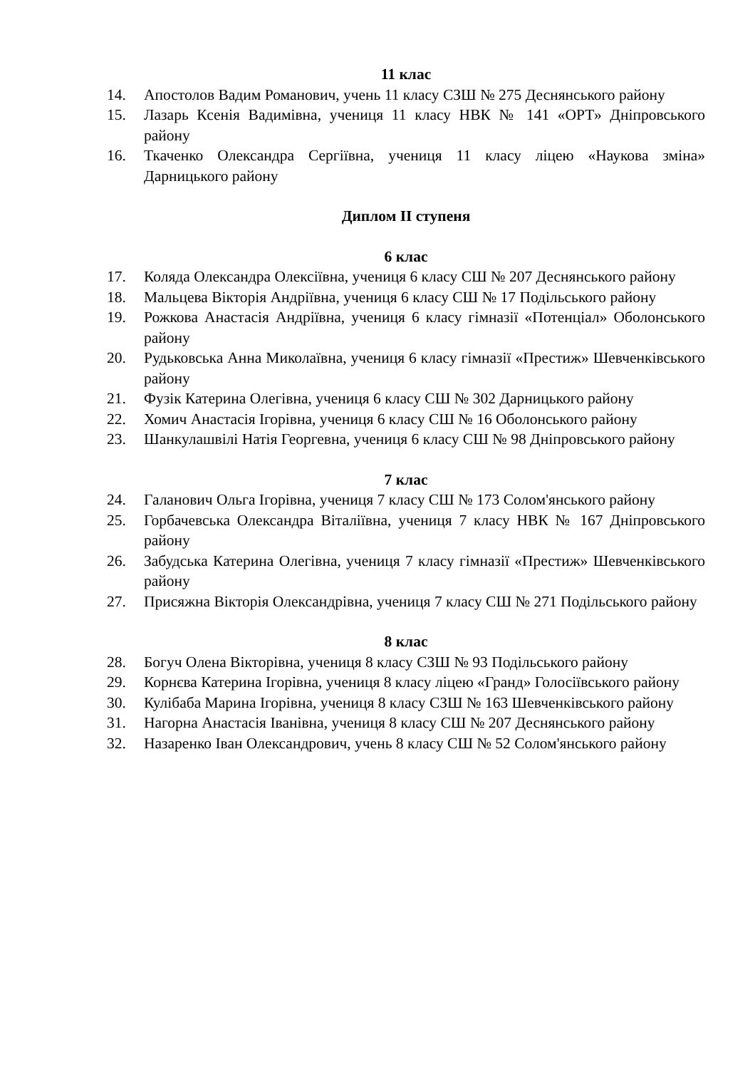11 клас
14. Апостолов Вадим Романович, учень 11 класу СЗШ № 275 Деснянського району
15. Лазарь Ксенія Вадимівна, учениця 11 класу НВК № 141 «ОРТ» Дніпровського району
16. Ткаченко Олександра Сергіївна, учениця 11 класу ліцею «Наукова зміна» Дарницького району
Диплом ІІ ступеня
6 клас
17. Коляда Олександра Олексіївна, учениця 6 класу СШ № 207 Деснянського району
18. Мальцева Вікторія Андріївна, учениця 6 класу СШ № 17 Подільського району
19. Рожкова Анастасія Андріївна, учениця 6 класу гімназії «Потенціал» Оболонського району
20. Рудьковська Анна Миколаївна, учениця 6 класу гімназії «Престиж» Шевченківського району
21. Фузік Катерина Олегівна, учениця 6 класу СШ № 302 Дарницького району
22. Хомич Анастасія Ігорівна, учениця 6 класу СШ № 16 Оболонського району
23. Шанкулашвілі Натія Георгевна, учениця 6 класу СШ № 98 Дніпровського району
7 клас
24. Галанович Ольга Ігорівна, учениця 7 класу СШ № 173 Солом'янського району
25. Горбачевська Олександра Віталіївна, учениця 7 класу НВК № 167 Дніпровського району
26. Забудська Катерина Олегівна, учениця 7 класу гімназії «Престиж» Шевченківського району
27. Присяжна Вікторія Олександрівна, учениця 7 класу СШ № 271 Подільського району
8 клас
28. Богуч Олена Вікторівна, учениця 8 класу СЗШ № 93 Подільського району
29. Корнєва Катерина Ігорівна, учениця 8 класу ліцею «Гранд» Голосіївського району
30. Кулібаба Марина Ігорівна, учениця 8 класу СЗШ № 163 Шевченківського району
31. Нагорна Анастасія Іванівна, учениця 8 класу СШ № 207 Деснянського району
32. Назаренко Іван Олександрович, учень 8 класу СШ № 52 Солом'янського району